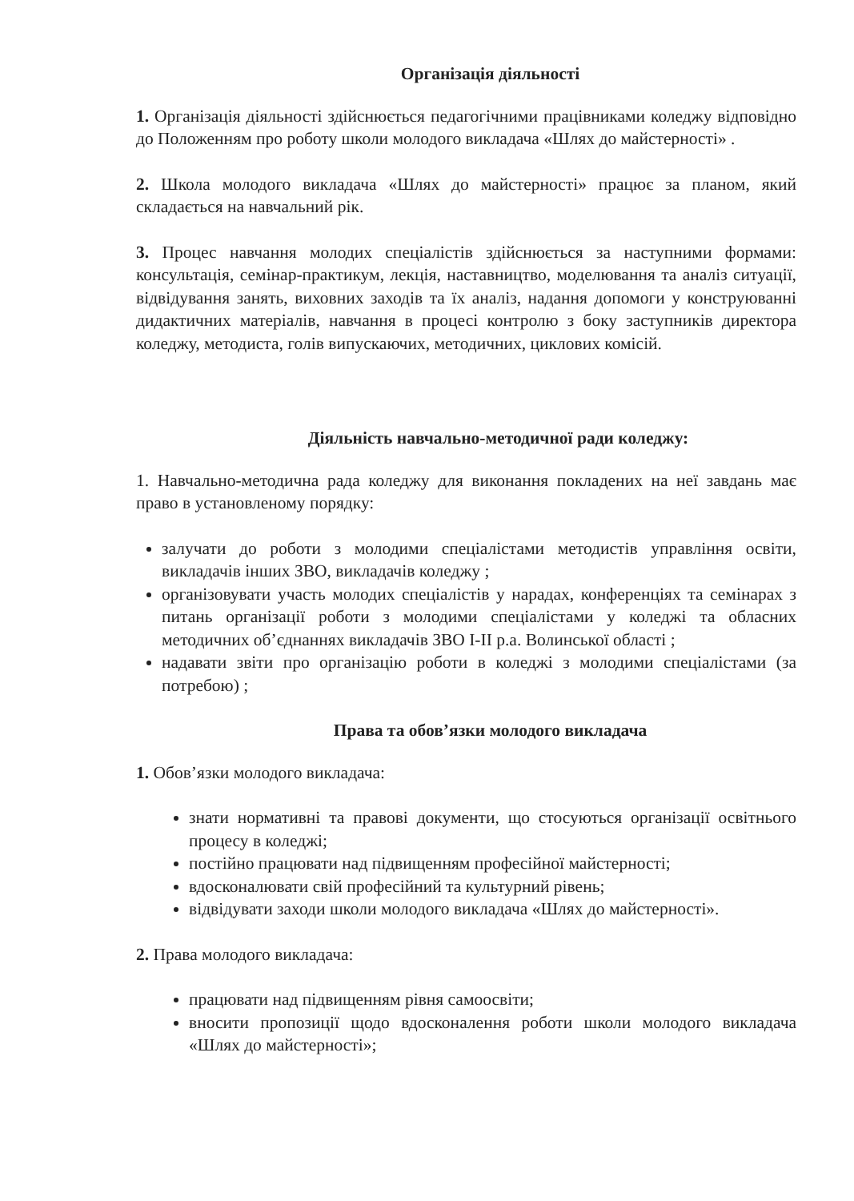Організація діяльності
1. Організація діяльності здійснюється педагогічними працівниками коледжу відповідно до Положенням про роботу школи молодого викладача «Шлях до майстерності» .
2. Школа молодого викладача «Шлях до майстерності» працює за планом, який складається на навчальний рік.
3. Процес навчання молодих спеціалістів здійснюється за наступними формами: консультація, семінар-практикум, лекція, наставництво, моделювання та аналіз ситуації, відвідування занять, виховних заходів та їх аналіз, надання допомоги у конструюванні дидактичних матеріалів, навчання в процесі контролю з боку заступників директора коледжу, методиста, голів випускаючих, методичних, циклових комісій.
Діяльність навчально-методичної ради коледжу:
1. Навчально-методична рада коледжу для виконання покладених на неї завдань має право в установленому порядку:
залучати до роботи з молодими спеціалістами методистів управління освіти, викладачів інших ЗВО, викладачів коледжу ;
організовувати участь молодих спеціалістів у нарадах, конференціях та семінарах з питань організації роботи з молодими спеціалістами у коледжі та обласних методичних об’єднаннях викладачів ЗВО І-ІІ р.а. Волинської області ;
надавати звіти про організацію роботи в коледжі з молодими спеціалістами (за потребою) ;
Права та обов’язки молодого викладача
1. Обов’язки молодого викладача:
знати нормативні та правові документи, що стосуються організації освітнього процесу в коледжі;
постійно працювати над підвищенням професійної майстерності;
вдосконалювати свій професійний та культурний рівень;
відвідувати заходи школи молодого викладача «Шлях до майстерності».
2. Права молодого викладача:
працювати над підвищенням рівня самоосвіти;
вносити пропозиції щодо вдосконалення роботи школи молодого викладача «Шлях до майстерності»;